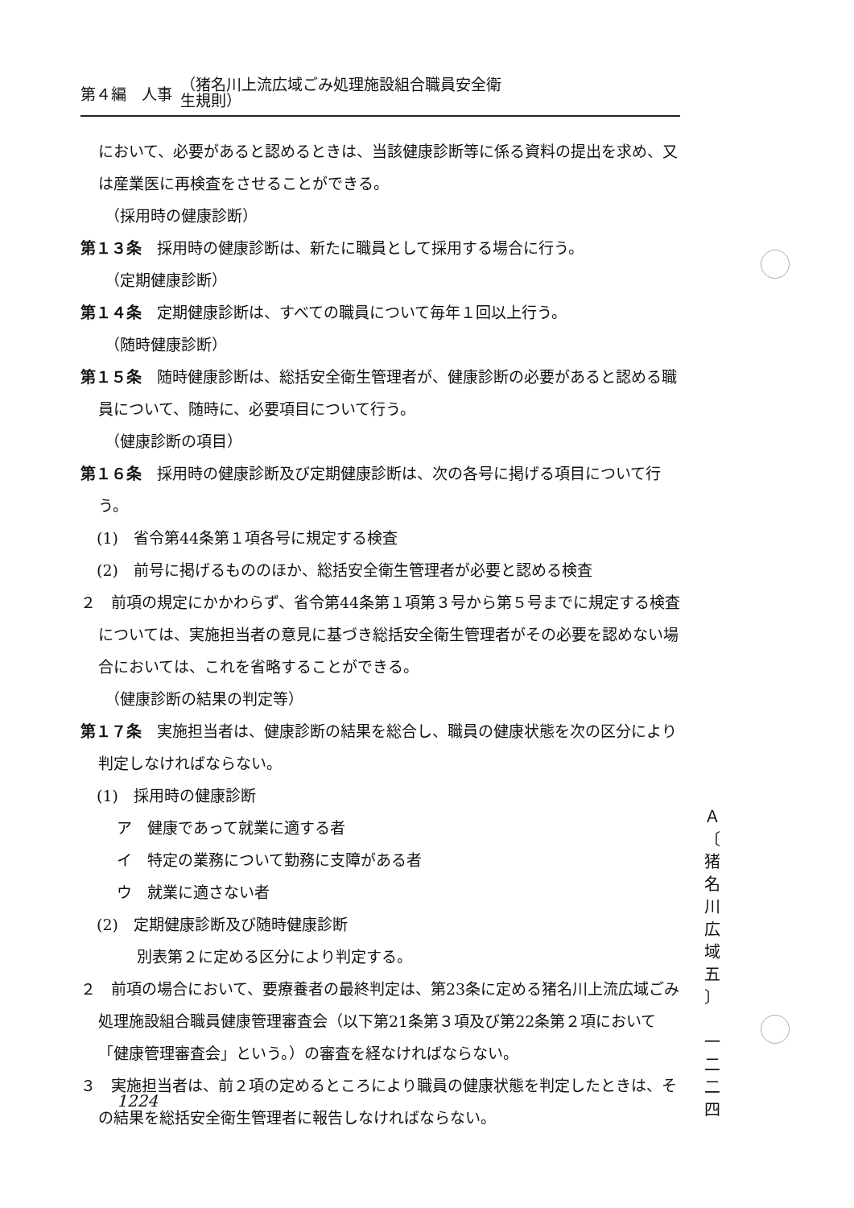第４編　人事 （猪名川上流広域ごみ処理施設組合職員安全衛
生規則）
において、必要があると認めるときは、当該健康診断等に係る資料の提出を求め、又は産業医に再検査をさせることができる。
（採用時の健康診断）
第１３条　採用時の健康診断は、新たに職員として採用する場合に行う。
（定期健康診断）
第１４条　定期健康診断は、すべての職員について毎年１回以上行う。
（随時健康診断）
第１５条　随時健康診断は、総括安全衛生管理者が、健康診断の必要があると認める職員について、随時に、必要項目について行う。
（健康診断の項目）
第１６条　採用時の健康診断及び定期健康診断は、次の各号に掲げる項目について行う。
(1)　省令第44条第１項各号に規定する検査
(2)　前号に掲げるもののほか、総括安全衛生管理者が必要と認める検査
２　前項の規定にかかわらず、省令第44条第１項第３号から第５号までに規定する検査については、実施担当者の意見に基づき総括安全衛生管理者がその必要を認めない場合においては、これを省略することができる。
（健康診断の結果の判定等）
第１７条　実施担当者は、健康診断の結果を総合し、職員の健康状態を次の区分により判定しなければならない。
(1)　採用時の健康診断
ア　健康であって就業に適する者
イ　特定の業務について勤務に支障がある者
ウ　就業に適さない者
(2)　定期健康診断及び随時健康診断
別表第２に定める区分により判定する。
２　前項の場合において、要療養者の最終判定は、第23条に定める猪名川上流広域ごみ処理施設組合職員健康管理審査会（以下第21条第３項及び第22条第２項において「健康管理審査会」という。）の審査を経なければならない。
３　実施担当者は、前２項の定めるところにより職員の健康状態を判定したときは、その結果を総括安全衛生管理者に報告しなければならない。
1224
Ａ
〔
猪
名
川
広
域
五
〕
一
二
二
四